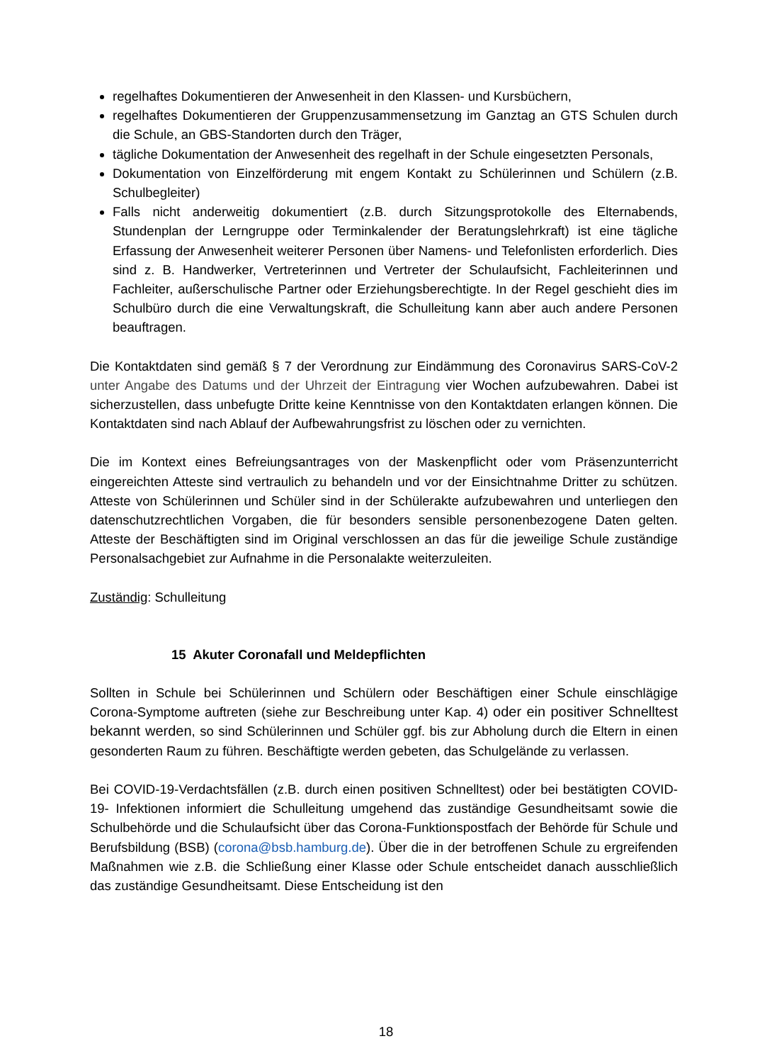regelhaftes Dokumentieren der Anwesenheit in den Klassen- und Kursbüchern,
regelhaftes Dokumentieren der Gruppenzusammensetzung im Ganztag an GTS Schulen durch die Schule, an GBS-Standorten durch den Träger,
tägliche Dokumentation der Anwesenheit des regelhaft in der Schule eingesetzten Personals,
Dokumentation von Einzelförderung mit engem Kontakt zu Schülerinnen und Schülern (z.B. Schulbegleiter)
Falls nicht anderweitig dokumentiert (z.B. durch Sitzungsprotokolle des Elternabends, Stundenplan der Lerngruppe oder Terminkalender der Beratungslehrkraft) ist eine tägliche Erfassung der Anwesenheit weiterer Personen über Namens- und Telefonlisten erforderlich. Dies sind z. B. Handwerker, Vertreterinnen und Vertreter der Schulaufsicht, Fachleiterinnen und Fachleiter, außerschulische Partner oder Erziehungsberechtigte. In der Regel geschieht dies im Schulbüro durch die eine Verwaltungskraft, die Schulleitung kann aber auch andere Personen beauftragen.
Die Kontaktdaten sind gemäß § 7 der Verordnung zur Eindämmung des Coronavirus SARS-CoV-2 unter Angabe des Datums und der Uhrzeit der Eintragung vier Wochen aufzubewahren. Dabei ist sicherzustellen, dass unbefugte Dritte keine Kenntnisse von den Kontaktdaten erlangen können. Die Kontaktdaten sind nach Ablauf der Aufbewahrungsfrist zu löschen oder zu vernichten.
Die im Kontext eines Befreiungsantrages von der Maskenpflicht oder vom Präsenzunterricht eingereichten Atteste sind vertraulich zu behandeln und vor der Einsichtnahme Dritter zu schützen. Atteste von Schülerinnen und Schüler sind in der Schülerakte aufzubewahren und unterliegen den datenschutzrechtlichen Vorgaben, die für besonders sensible personenbezogene Daten gelten. Atteste der Beschäftigten sind im Original verschlossen an das für die jeweilige Schule zuständige Personalsachgebiet zur Aufnahme in die Personalakte weiterzuleiten.
Zuständig: Schulleitung
15 Akuter Coronafall und Meldepflichten
Sollten in Schule bei Schülerinnen und Schülern oder Beschäftigen einer Schule einschlägige Corona-Symptome auftreten (siehe zur Beschreibung unter Kap. 4) oder ein positiver Schnelltest bekannt werden, so sind Schülerinnen und Schüler ggf. bis zur Abholung durch die Eltern in einen gesonderten Raum zu führen. Beschäftigte werden gebeten, das Schulgelände zu verlassen.
Bei COVID-19-Verdachtsfällen (z.B. durch einen positiven Schnelltest) oder bei bestätigten COVID-19- Infektionen informiert die Schulleitung umgehend das zuständige Gesundheitsamt sowie die Schulbehörde und die Schulaufsicht über das Corona-Funktionspostfach der Behörde für Schule und Berufsbildung (BSB) (corona@bsb.hamburg.de). Über die in der betroffenen Schule zu ergreifenden Maßnahmen wie z.B. die Schließung einer Klasse oder Schule entscheidet danach ausschließlich das zuständige Gesundheitsamt. Diese Entscheidung ist den
18